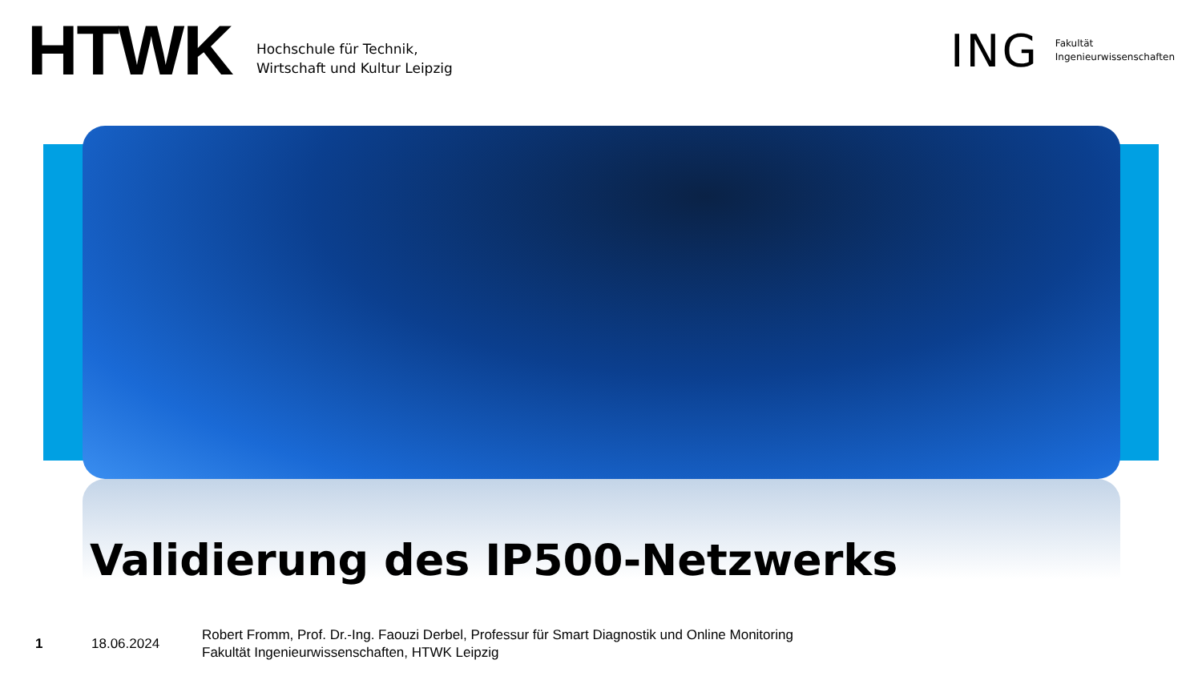HTWK
Hochschule für Technik,
Wirtschaft und Kultur Leipzig
ING
Fakultät
Ingenieurwissenschaften
Validierung des IP500-Netzwerks
1 18.06.2024
Robert Fromm, Prof. Dr.-Ing. Faouzi Derbel, Professur für Smart Diagnostik und Online Monitoring
Fakultät Ingenieurwissenschaften, HTWK Leipzig